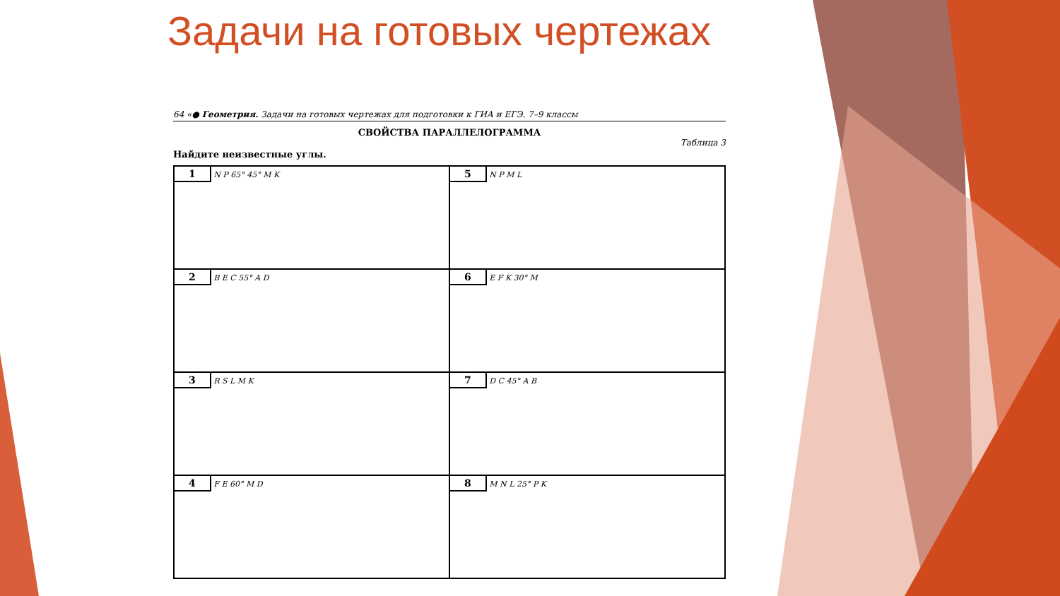Задачи на готовых чертежах
64 «● Геометрия. Задачи на готовых чертежах для подготовки к ГИА и ЕГЭ. 7–9 классы
СВОЙСТВА ПАРАЛЛЕЛОГРАММА
Таблица 3
Найдите неизвестные углы.
| 1 N P 65° 45° M K | 5 N P M L |
| 2 B E C 55° A D | 6 E F K 30° M |
| 3 R S L M K | 7 D C 45° A B |
| 4 F E 60° M D | 8 M N L 25° P K |